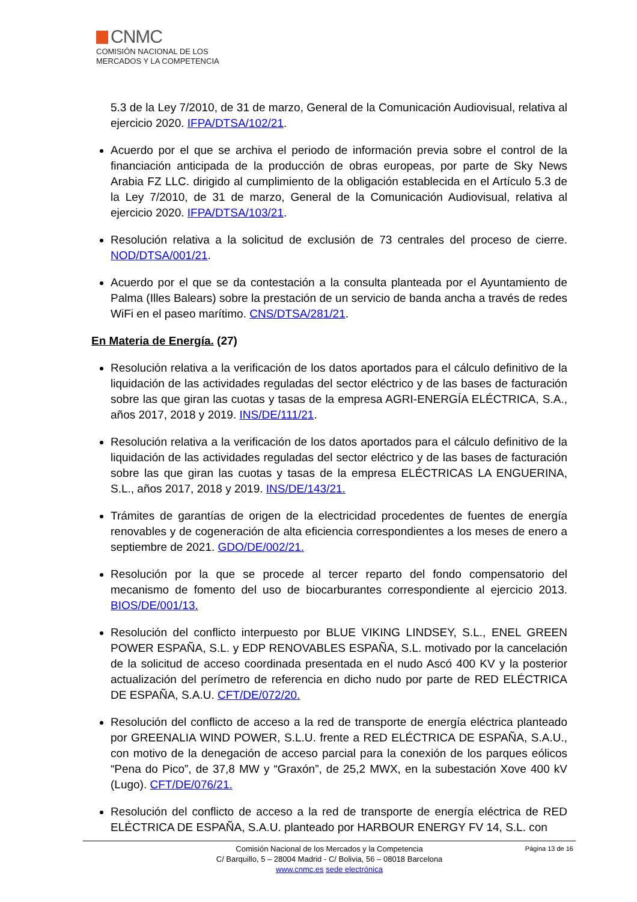CNMC
COMISIÓN NACIONAL DE LOS
MERCADOS Y LA COMPETENCIA
5.3 de la Ley 7/2010, de 31 de marzo, General de la Comunicación Audiovisual, relativa al ejercicio 2020. IFPA/DTSA/102/21.
Acuerdo por el que se archiva el periodo de información previa sobre el control de la financiación anticipada de la producción de obras europeas, por parte de Sky News Arabia FZ LLC. dirigido al cumplimiento de la obligación establecida en el Artículo 5.3 de la Ley 7/2010, de 31 de marzo, General de la Comunicación Audiovisual, relativa al ejercicio 2020. IFPA/DTSA/103/21.
Resolución relativa a la solicitud de exclusión de 73 centrales del proceso de cierre. NOD/DTSA/001/21.
Acuerdo por el que se da contestación a la consulta planteada por el Ayuntamiento de Palma (Illes Balears) sobre la prestación de un servicio de banda ancha a través de redes WiFi en el paseo marítimo. CNS/DTSA/281/21.
En Materia de Energía. (27)
Resolución relativa a la verificación de los datos aportados para el cálculo definitivo de la liquidación de las actividades reguladas del sector eléctrico y de las bases de facturación sobre las que giran las cuotas y tasas de la empresa AGRI-ENERGÍA ELÉCTRICA, S.A., años 2017, 2018 y 2019. INS/DE/111/21.
Resolución relativa a la verificación de los datos aportados para el cálculo definitivo de la liquidación de las actividades reguladas del sector eléctrico y de las bases de facturación sobre las que giran las cuotas y tasas de la empresa ELÉCTRICAS LA ENGUERINA, S.L., años 2017, 2018 y 2019. INS/DE/143/21.
Trámites de garantías de origen de la electricidad procedentes de fuentes de energía renovables y de cogeneración de alta eficiencia correspondientes a los meses de enero a septiembre de 2021. GDO/DE/002/21.
Resolución por la que se procede al tercer reparto del fondo compensatorio del mecanismo de fomento del uso de biocarburantes correspondiente al ejercicio 2013. BIOS/DE/001/13.
Resolución del conflicto interpuesto por BLUE VIKING LINDSEY, S.L., ENEL GREEN POWER ESPAÑA, S.L. y EDP RENOVABLES ESPAÑA, S.L. motivado por la cancelación de la solicitud de acceso coordinada presentada en el nudo Ascó 400 KV y la posterior actualización del perímetro de referencia en dicho nudo por parte de RED ELÉCTRICA DE ESPAÑA, S.A.U. CFT/DE/072/20.
Resolución del conflicto de acceso a la red de transporte de energía eléctrica planteado por GREENALIA WIND POWER, S.L.U. frente a RED ELÉCTRICA DE ESPAÑA, S.A.U., con motivo de la denegación de acceso parcial para la conexión de los parques eólicos “Pena do Pico”, de 37,8 MW y “Graxón”, de 25,2 MWX, en la subestación Xove 400 kV (Lugo). CFT/DE/076/21.
Resolución del conflicto de acceso a la red de transporte de energía eléctrica de RED ELÉCTRICA DE ESPAÑA, S.A.U. planteado por HARBOUR ENERGY FV 14, S.L. con
Página 13 de 16 Comisión Nacional de los Mercados y la Competencia
C/ Barquillo, 5 – 28004 Madrid - C/ Bolivia, 56 – 08018 Barcelona
www.cnmc.es sede electrónica